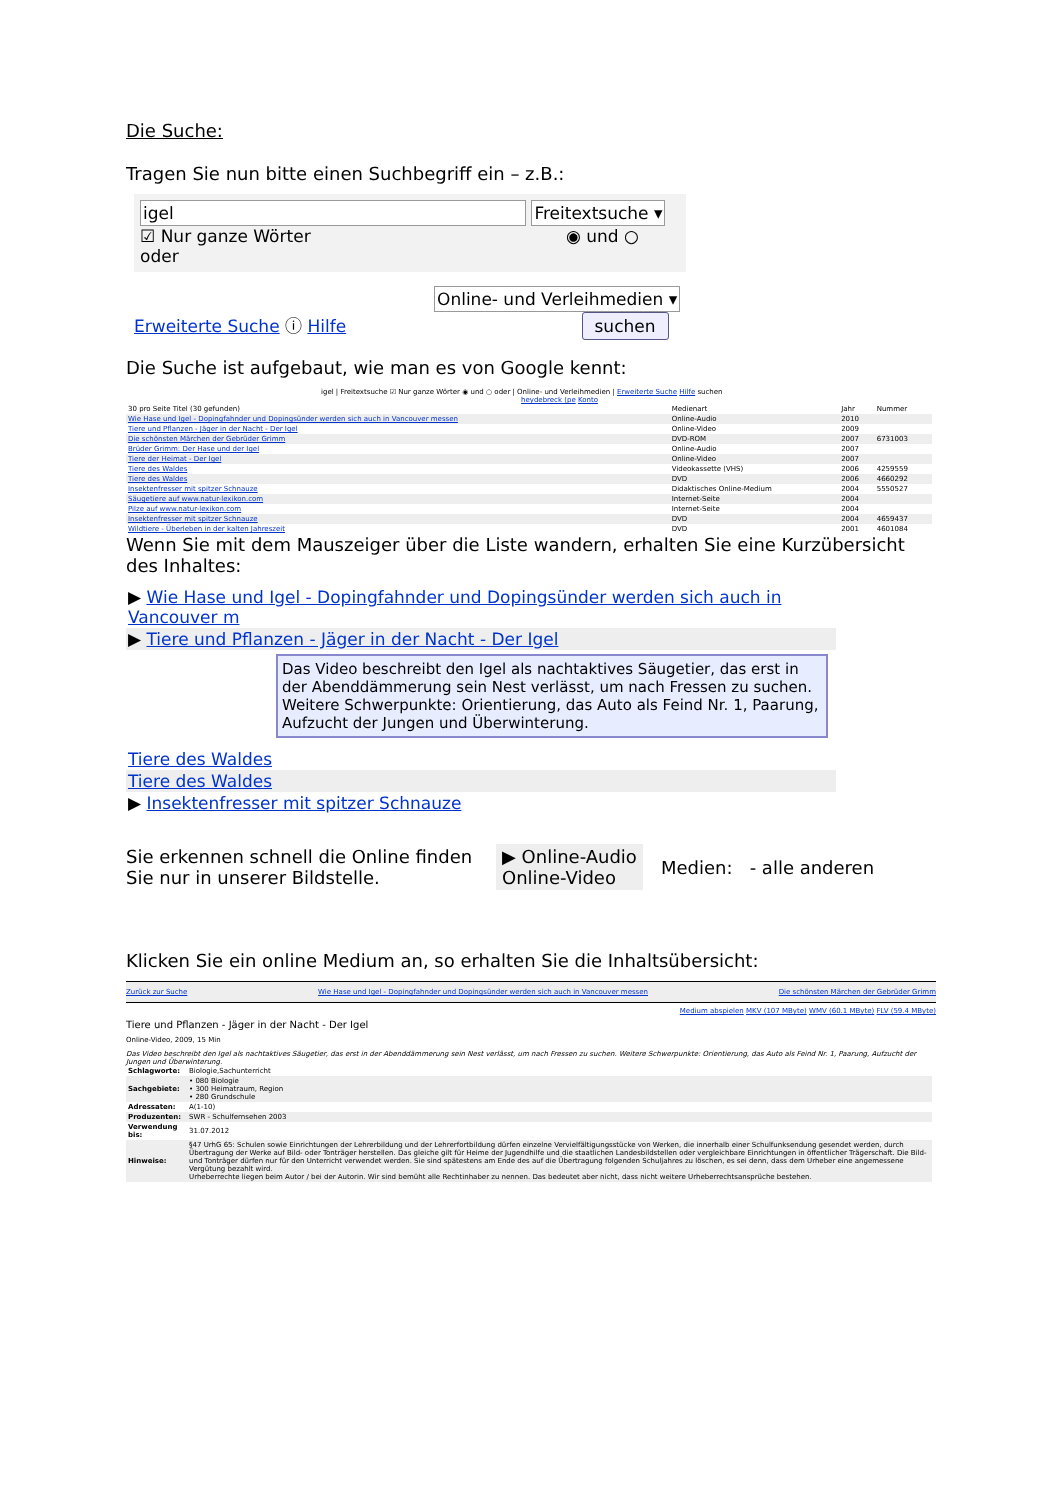Die Suche:
Tragen Sie nun bitte einen Suchbegriff ein – z.B.:
igel Freitextsuche ▾
☑ Nur ganze Wörter ◉ und ○ oder
Online- und Verleihmedien ▾
Erweiterte Suche ⓘ Hilfe suchen
Die Suche ist aufgebaut, wie man es von Google kennt:
igel | Freitextsuche ☑ Nur ganze Wörter ◉ und ○ oder | Online- und Verleihmedien | Erweiterte Suche Hilfe suchen heydebreck (pe Konto
| 30 pro Seite Titel (30 gefunden) | Medienart | Jahr | Nummer |
| --- | --- | --- | --- |
| Wie Hase und Igel - Dopingfahnder und Dopingsünder werden sich auch in Vancouver messen | Online-Audio | 2010 | |
| Tiere und Pflanzen - Jäger in der Nacht - Der Igel | Online-Video | 2009 | |
| Die schönsten Märchen der Gebrüder Grimm | DVD-ROM | 2007 | 6731003 |
| Brüder Grimm: Der Hase und der Igel | Online-Audio | 2007 | |
| Tiere der Heimat - Der Igel | Online-Video | 2007 | |
| Tiere des Waldes | Videokassette (VHS) | 2006 | 4259559 |
| Tiere des Waldes | DVD | 2006 | 4660292 |
| Insektenfresser mit spitzer Schnauze | Didaktisches Online-Medium | 2004 | 5550527 |
| Säugetiere auf www.natur-lexikon.com | Internet-Seite | 2004 | |
| Pilze auf www.natur-lexikon.com | Internet-Seite | 2004 | |
| Insektenfresser mit spitzer Schnauze | DVD | 2004 | 4659437 |
| Wildtiere - Überleben in der kalten Jahreszeit | DVD | 2001 | 4601084 |
Wenn Sie mit dem Mauszeiger über die Liste wandern, erhalten Sie eine Kurzübersicht des Inhaltes:
| ▶ Wie Hase und Igel - Dopingfahnder und Dopingsünder werden sich auch in Vancouver m |
| ▶ Tiere und Pflanzen - Jäger in der Nacht - Der Igel |
Das Video beschreibt den Igel als nachtaktives Säugetier, das erst in der Abenddämmerung sein Nest verlässt, um nach Fressen zu suchen. Weitere Schwerpunkte: Orientierung, das Auto als Feind Nr. 1, Paarung, Aufzucht der Jungen und Überwinterung.
| Tiere des Waldes |
| Tiere des Waldes |
| ▶ Insektenfresser mit spitzer Schnauze |
Sie erkennen schnell die Online finden Sie nur in unserer Bildstelle.
▶ Online-Audio
Online-Video
Medien: - alle anderen
Klicken Sie ein online Medium an, so erhalten Sie die Inhaltsübersicht:
Zurück zur Suche Wie Hase und Igel - Dopingfahnder und Dopingsünder werden sich auch in Vancouver messen Die schönsten Märchen der Gebrüder Grimm
Medium abspielen MKV (107 MByte) WMV (60.1 MByte) FLV (59.4 MByte)
Tiere und Pflanzen - Jäger in der Nacht - Der Igel
Online-Video, 2009, 15 Min
Das Video beschreibt den Igel als nachtaktives Säugetier, das erst in der Abenddämmerung sein Nest verlässt, um nach Fressen zu suchen. Weitere Schwerpunkte: Orientierung, das Auto als Feind Nr. 1, Paarung, Aufzucht der Jungen und Überwinterung.
| Schlagworte: | Biologie,Sachunterricht |
| Sachgebiete: | • 080 Biologie • 300 Heimatraum, Region • 280 Grundschule |
| Adressaten: | A(1-10) |
| Produzenten: | SWR - Schulfernsehen 2003 |
| Verwendung bis: | 31.07.2012 |
| Hinweise: | §47 UrhG 65: Schulen sowie Einrichtungen der Lehrerbildung und der Lehrerfortbildung dürfen einzelne Vervielfältigungsstücke von Werken, die innerhalb einer Schulfunksendung gesendet werden, durch Übertragung der Werke auf Bild- oder Tonträger herstellen. Das gleiche gilt für Heime der Jugendhilfe und die staatlichen Landesbildstellen oder vergleichbare Einrichtungen in öffentlicher Trägerschaft. Die Bild- und Tonträger dürfen nur für den Unterricht verwendet werden. Sie sind spätestens am Ende des auf die Übertragung folgenden Schuljahres zu löschen, es sei denn, dass dem Urheber eine angemessene Vergütung bezahlt wird. Urheberrechte liegen beim Autor / bei der Autorin. Wir sind bemüht alle Rechtinhaber zu nennen. Das bedeutet aber nicht, dass nicht weitere Urheberrechtsansprüche bestehen. |